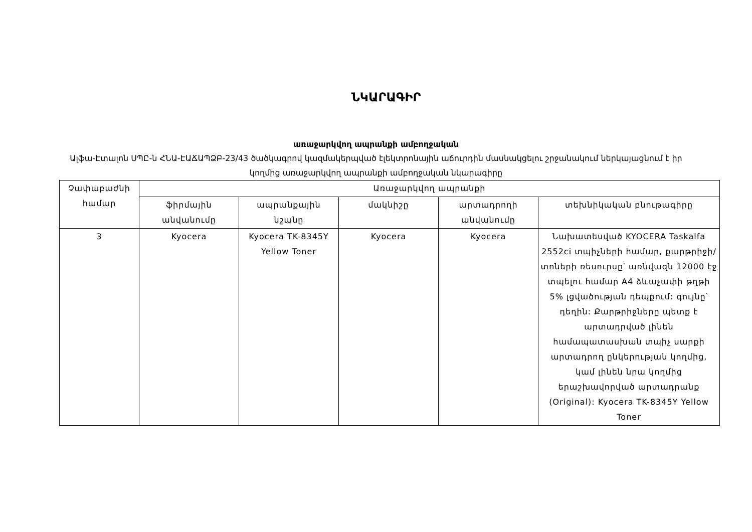ՆԿԱՐԱԳԻՐ
առաջարկվող ապրանքի ամբողջական
Ալֆա-Էտալոն ՍՊԸ-ն ՀՆԱ-ԷԱՃԱՊՁԲ-23/43 ծածկագրով կազմակերպված էլեկտրոնային աճուրդին մասնակցելու շրջանակում ներկայացնում է իր կողմից առաջարկվող ապրանքի ամբողջական նկարագիրը
| Չափաբաժնի համար | Առաջարկվող ապրանքի | | | | |
| --- | --- | --- | --- | --- | --- |
| | ֆիրմային անվանումը | ապրանքային նշանը | մակնիշը | արտադրողի անվանումը | տեխնիկական բնութագիրը |
| 3 | Kyocera | Kyocera TK-8345Y Yellow Toner | Kyocera | Kyocera | Նախատեսված KYOCERA Taskalfa 2552ci տպիչների համար, քարթրիջի/տոների ռեսուրսը՝ առնվազն 12000 էջ տպելու համար A4 ձևաչափի թղթի 5% լցվածության դեպքում: գույնը՝ դեղին: Քարթրիջները պետք է արտադրված լինեն համապատասխան տպիչ սարքի արտադրող ընկերության կողմից, կամ լինեն նրա կողմից երաշխավորված արտադրանք (Original): Kyocera TK-8345Y Yellow Toner |